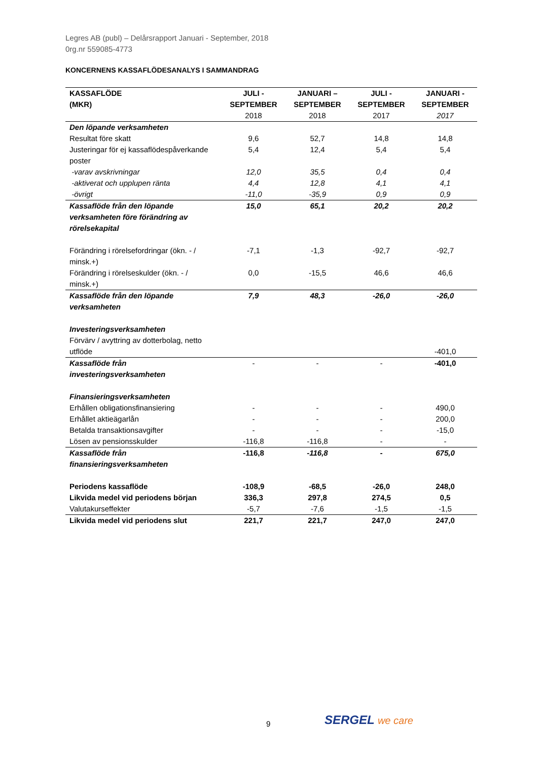Legres AB (publ) – Delårsrapport Januari - September, 2018
0rg.nr 559085-4773
KONCERNENS KASSAFLÖDESANALYS I SAMMANDRAG
| KASSAFLÖDE (MKR) | JULI - SEPTEMBER 2018 | JANUARI – SEPTEMBER 2018 | JULI - SEPTEMBER 2017 | JANUARI - SEPTEMBER 2017 |
| --- | --- | --- | --- | --- |
| Den löpande verksamheten | | | | |
| Resultat före skatt | 9,6 | 52,7 | 14,8 | 14,8 |
| Justeringar för ej kassaflödespåverkande poster | 5,4 | 12,4 | 5,4 | 5,4 |
| -varav avskrivningar | 12,0 | 35,5 | 0,4 | 0,4 |
| -aktiverat och upplupen ränta | 4,4 | 12,8 | 4,1 | 4,1 |
| -övrigt | -11,0 | -35,9 | 0,9 | 0,9 |
| Kassaflöde från den löpande verksamheten före förändring av rörelsekapital | 15,0 | 65,1 | 20,2 | 20,2 |
| Förändring i rörelsefordringar (ökn. - / minsk.+) | -7,1 | -1,3 | -92,7 | -92,7 |
| Förändring i rörelseskulder (ökn. - / minsk.+) | 0,0 | -15,5 | 46,6 | 46,6 |
| Kassaflöde från den löpande verksamheten | 7,9 | 48,3 | -26,0 | -26,0 |
| Investeringsverksamheten | | | | |
| Förvärv / avyttring av dotterbolag, netto utflöde | | | | -401,0 |
| Kassaflöde från investeringsverksamheten | - | - | - | -401,0 |
| Finansieringsverksamheten | | | | |
| Erhållen obligationsfinansiering | - | - | - | 490,0 |
| Erhållet aktieägarlån | - | - | - | 200,0 |
| Betalda transaktionsavgifter | - | - | - | -15,0 |
| Lösen av pensionsskulder | -116,8 | -116,8 | - | - |
| Kassaflöde från finansieringsverksamheten | -116,8 | -116,8 | - | 675,0 |
| Periodens kassaflöde | -108,9 | -68,5 | -26,0 | 248,0 |
| Likvida medel vid periodens början | 336,3 | 297,8 | 274,5 | 0,5 |
| Valutakurseffekter | -5,7 | -7,6 | -1,5 | -1,5 |
| Likvida medel vid periodens slut | 221,7 | 221,7 | 247,0 | 247,0 |
9 SERGEL we care